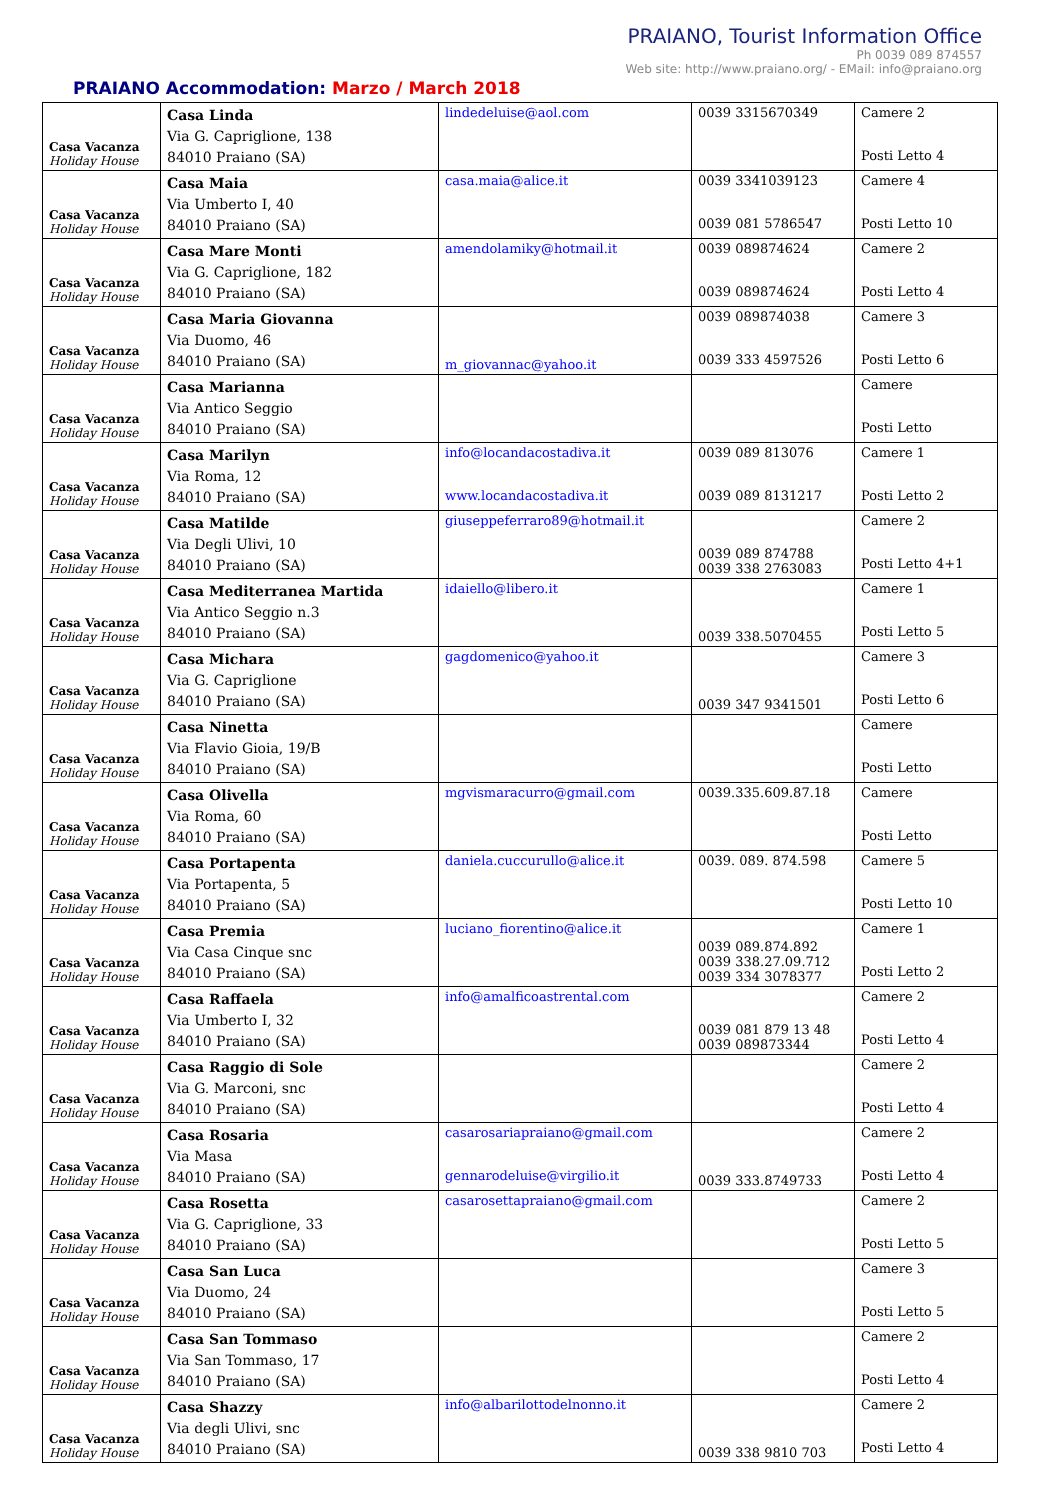PRAIANO, Tourist Information Office
Ph 0039 089 874557
Web site: http://www.praiano.org/ - EMail: info@praiano.org
PRAIANO Accommodation: Marzo / March 2018
| Casa Vacanza Holiday House | Casa Linda Via G. Capriglione, 138 84010 Praiano (SA) | lindedeluise@aol.com | 0039 3315670349 | Camere 2 Posti Letto 4 |
| Casa Vacanza Holiday House | Casa Maia Via Umberto I, 40 84010 Praiano (SA) | casa.maia@alice.it | 0039 3341039123 0039 081 5786547 | Camere 4 Posti Letto 10 |
| Casa Vacanza Holiday House | Casa Mare Monti Via G. Capriglione, 182 84010 Praiano (SA) | amendolamiky@hotmail.it | 0039 089874624 0039 089874624 | Camere 2 Posti Letto 4 |
| Casa Vacanza Holiday House | Casa Maria Giovanna Via Duomo, 46 84010 Praiano (SA) | m_giovannac@yahoo.it | 0039 089874038 0039 333 4597526 | Camere 3 Posti Letto 6 |
| Casa Vacanza Holiday House | Casa Marianna Via Antico Seggio 84010 Praiano (SA) | | | Camere Posti Letto |
| Casa Vacanza Holiday House | Casa Marilyn Via Roma, 12 84010 Praiano (SA) | info@locandacostadiva.it www.locandacostadiva.it | 0039 089 813076 0039 089 8131217 | Camere 1 Posti Letto 2 |
| Casa Vacanza Holiday House | Casa Matilde Via Degli Ulivi, 10 84010 Praiano (SA) | giuseppeferraro89@hotmail.it | 0039 089 874788 0039 338 2763083 | Camere 2 Posti Letto 4+1 |
| Casa Vacanza Holiday House | Casa Mediterranea Martida Via Antico Seggio n.3 84010 Praiano (SA) | idaiello@libero.it | 0039 338.5070455 | Camere 1 Posti Letto 5 |
| Casa Vacanza Holiday House | Casa Michara Via G. Capriglione 84010 Praiano (SA) | gagdomenico@yahoo.it | 0039 347 9341501 | Camere 3 Posti Letto 6 |
| Casa Vacanza Holiday House | Casa Ninetta Via Flavio Gioia, 19/B 84010 Praiano (SA) | | | Camere Posti Letto |
| Casa Vacanza Holiday House | Casa Olivella Via Roma, 60 84010 Praiano (SA) | mgvismaracurro@gmail.com | 0039.335.609.87.18 | Camere Posti Letto |
| Casa Vacanza Holiday House | Casa Portapenta Via Portapenta, 5 84010 Praiano (SA) | daniela.cuccurullo@alice.it | 0039. 089. 874.598 | Camere 5 Posti Letto 10 |
| Casa Vacanza Holiday House | Casa Premia Via Casa Cinque snc 84010 Praiano (SA) | luciano_fiorentino@alice.it | 0039 089.874.892 0039 338.27.09.712 0039 334 3078377 | Camere 1 Posti Letto 2 |
| Casa Vacanza Holiday House | Casa Raffaela Via Umberto I, 32 84010 Praiano (SA) | info@amalficoastrental.com | 0039 081 879 13 48 0039 089873344 | Camere 2 Posti Letto 4 |
| Casa Vacanza Holiday House | Casa Raggio di Sole Via G. Marconi, snc 84010 Praiano (SA) | | | Camere 2 Posti Letto 4 |
| Casa Vacanza Holiday House | Casa Rosaria Via Masa 84010 Praiano (SA) | casarosariapraiano@gmail.com gennarodeluise@virgilio.it | 0039 333.8749733 | Camere 2 Posti Letto 4 |
| Casa Vacanza Holiday House | Casa Rosetta Via G. Capriglione, 33 84010 Praiano (SA) | casarosettapraiano@gmail.com | | Camere 2 Posti Letto 5 |
| Casa Vacanza Holiday House | Casa San Luca Via Duomo, 24 84010 Praiano (SA) | | | Camere 3 Posti Letto 5 |
| Casa Vacanza Holiday House | Casa San Tommaso Via San Tommaso, 17 84010 Praiano (SA) | | | Camere 2 Posti Letto 4 |
| Casa Vacanza Holiday House | Casa Shazzy Via degli Ulivi, snc 84010 Praiano (SA) | info@albarilottodelnonno.it | 0039 338 9810 703 | Camere 2 Posti Letto 4 |